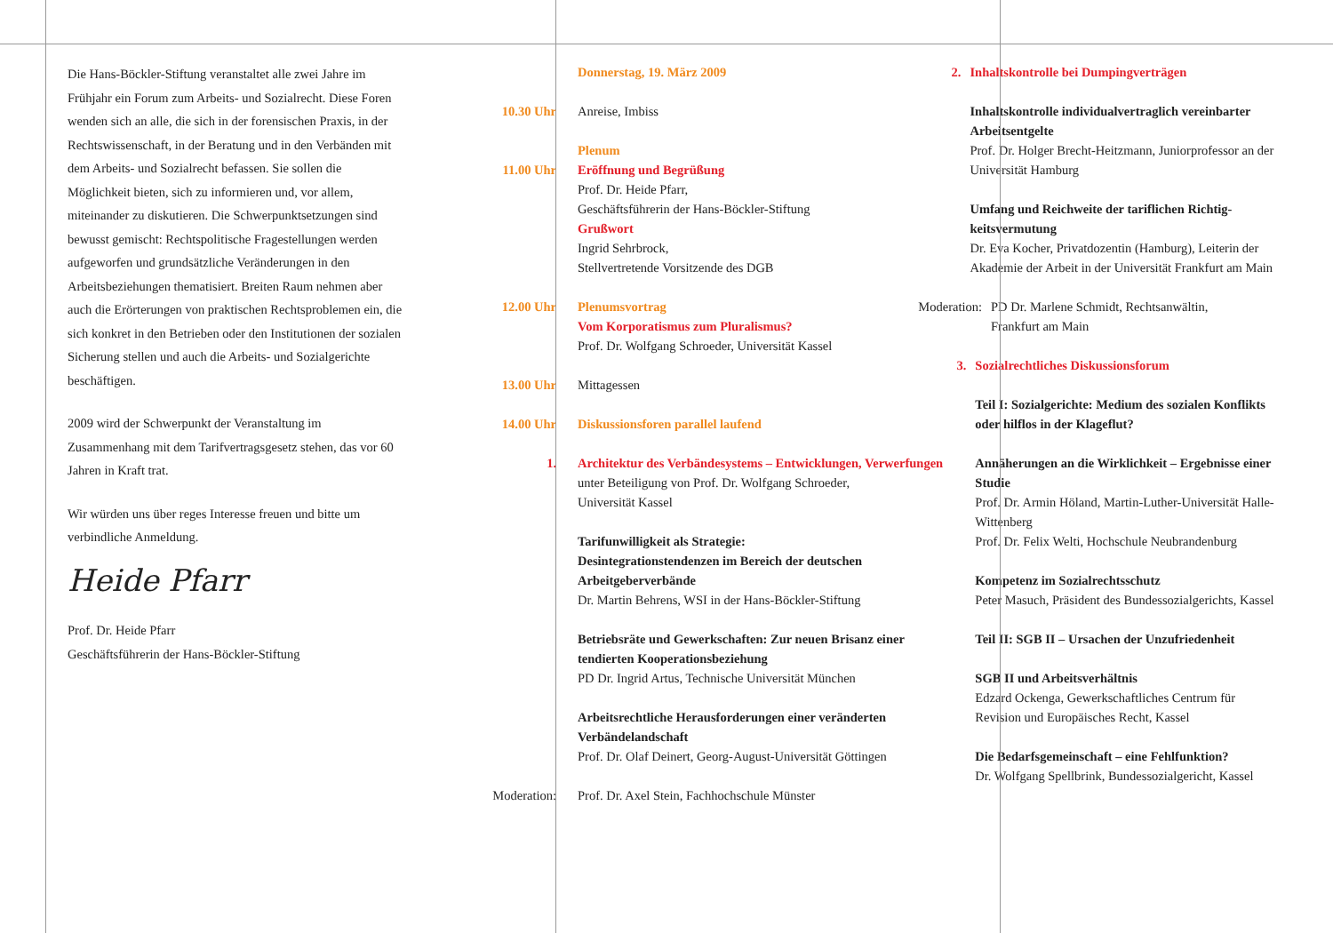Die Hans-Böckler-Stiftung veranstaltet alle zwei Jahre im Frühjahr ein Forum zum Arbeits- und Sozialrecht. Diese Foren wenden sich an alle, die sich in der forensischen Praxis, in der Rechtswissenschaft, in der Beratung und in den Verbänden mit dem Arbeits- und Sozialrecht befassen. Sie sollen die Möglichkeit bieten, sich zu informieren und, vor allem, miteinander zu diskutieren. Die Schwerpunkt­setzungen sind bewusst gemischt: Rechtspolitische Frage­stellungen werden aufgeworfen und grundsätzliche Veränderungen in den Arbeitsbeziehungen thematisiert. Breiten Raum nehmen aber auch die Erörterungen von prak­tischen Rechtsproblemen ein, die sich konkret in den Betrieben oder den Institutionen der sozialen Sicherung stellen und auch die Arbeits- und Sozialgerichte beschäftigen.
2009 wird der Schwerpunkt der Veranstaltung im Zusammenhang mit dem Tarifvertragsgesetz stehen, das vor 60 Jahren in Kraft trat.
Wir würden uns über reges Interesse freuen und bitte um verbindliche Anmeldung.
Heide Pfarr
Prof. Dr. Heide Pfarr
Geschäftsführerin der Hans-Böckler-Stiftung
Donnerstag, 19. März 2009
10.30 Uhr Anreise, Imbiss
11.00 Uhr Plenum
Eröffnung und Begrüßung
Prof. Dr. Heide Pfarr,
Geschäftsführerin der Hans-Böckler-Stiftung
Grußwort
Ingrid Sehrbrock,
Stellvertretende Vorsitzende des DGB
12.00 Uhr Plenumsvortrag
Vom Korporatismus zum Pluralismus?
Prof. Dr. Wolfgang Schroeder, Universität Kassel
13.00 Uhr Mittagessen
14.00 Uhr Diskussionsforen parallel laufend
1. Architektur des Verbändesystems – Entwicklun­gen, Verwerfungen
unter Beteiligung von Prof. Dr. Wolfgang Schroeder,
Universität Kassel
Tarifunwilligkeit als Strategie:
Desintegrationstendenzen im Bereich der deutschen Arbeitgeberverbände
Dr. Martin Behrens, WSI in der Hans-Böckler-Stiftung
Betriebsräte und Gewerkschaften: Zur neuen Brisanz einer tendierten Kooperationsbeziehung
PD Dr. Ingrid Artus, Technische Universität München
Arbeitsrechtliche Herausforderungen einer veränderten Verbändelandschaft
Prof. Dr. Olaf Deinert, Georg-August-Universität Göttingen
Moderation:
Prof. Dr. Axel Stein, Fachhochschule Münster
2. Inhaltskontrolle bei Dumpingverträgen
Inhaltskontrolle individualvertraglich verein­barter Arbeitsentgelte
Prof. Dr. Holger Brecht-Heitzmann, Juniorprofessor an der Universität Hamburg
Umfang und Reichweite der tariflichen Richtig­keitsvermutung
Dr. Eva Kocher, Privatdozentin (Hamburg), Leiterin der Akademie der Arbeit in der Universität Frankfurt am Main
Moderation: PD Dr. Marlene Schmidt, Rechtsanwältin,
Frankfurt am Main
3. Sozialrechtliches Diskussionsforum
Teil I: Sozialgerichte: Medium des sozialen Konflikts oder hilflos in der Klageflut?
Annäherungen an die Wirklichkeit – Ergebnisse einer Studie
Prof. Dr. Armin Höland, Martin-Luther-Universität Halle-Wittenberg
Prof. Dr. Felix Welti, Hochschule Neubrandenburg
Kompetenz im Sozialrechtsschutz
Peter Masuch, Präsident des Bundessozialgerichts, Kassel
Teil II: SGB II – Ursachen der Unzufriedenheit
SGB II und Arbeitsverhältnis
Edzard Ockenga, Gewerkschaftliches Centrum für Revision und Europäisches Recht, Kassel
Die Bedarfsgemeinschaft – eine Fehlfunktion?
Dr. Wolfgang Spellbrink, Bundessozialgericht, Kassel